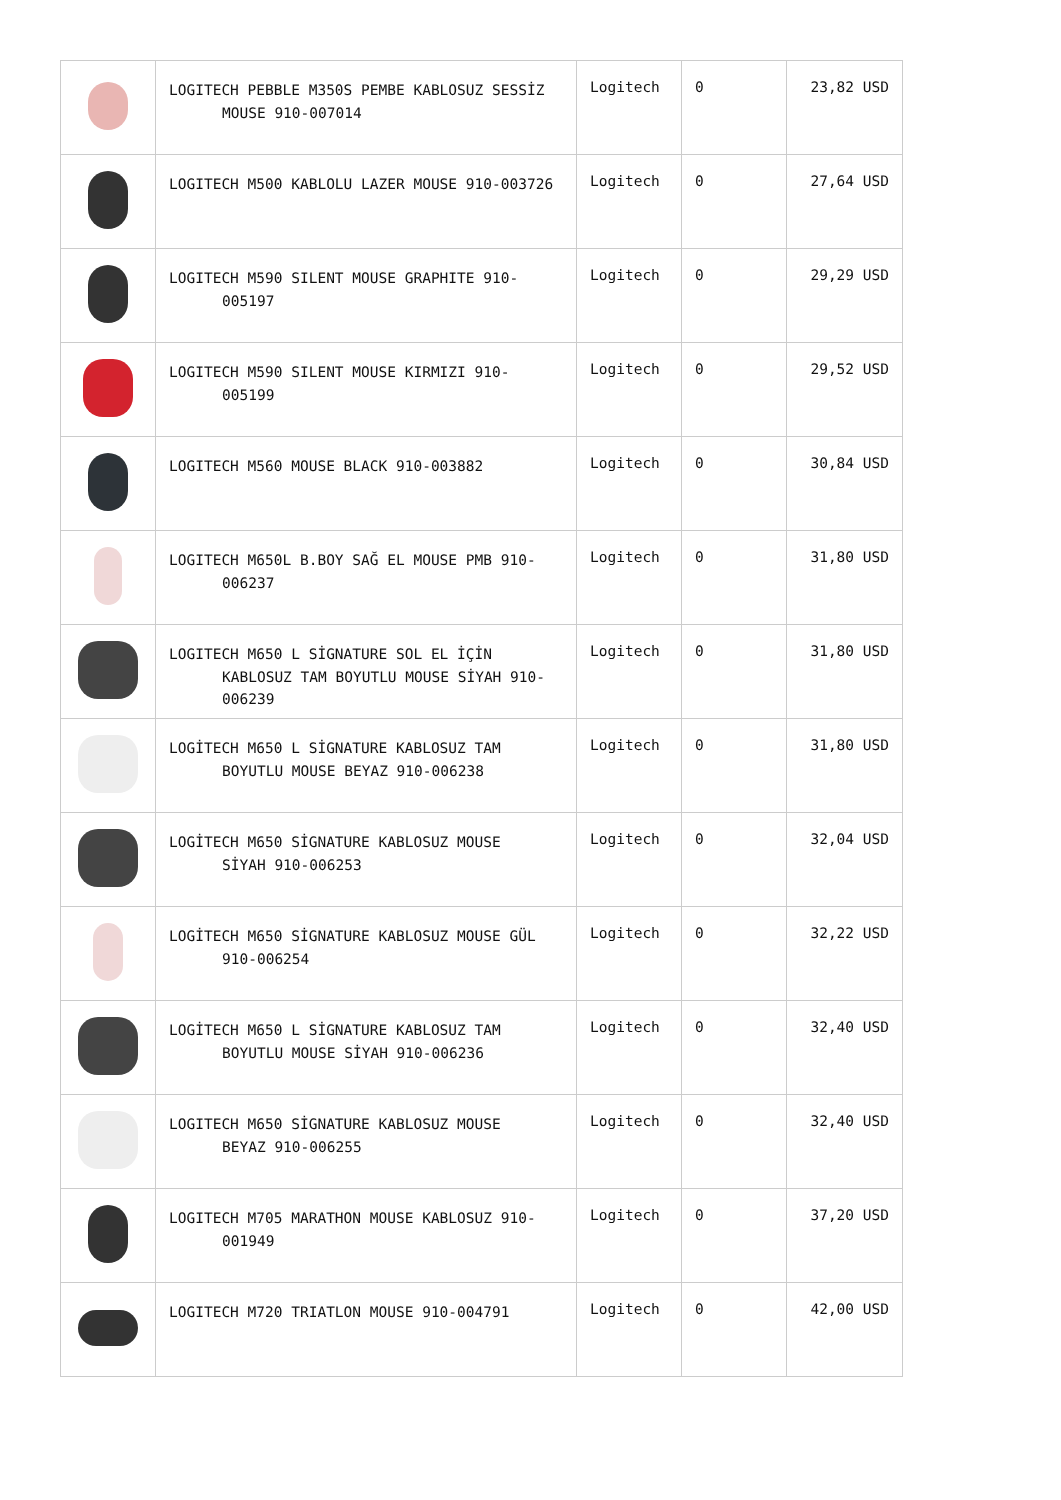| | LOGITECH PEBBLE M350S PEMBE KABLOSUZ SESSİZ MOUSE 910-007014 | Logitech | 0 | 23,82 USD |
| | LOGITECH M500 KABLOLU LAZER MOUSE 910-003726 | Logitech | 0 | 27,64 USD |
| | LOGITECH M590 SILENT MOUSE GRAPHITE 910- 005197 | Logitech | 0 | 29,29 USD |
| | LOGITECH M590 SILENT MOUSE KIRMIZI 910- 005199 | Logitech | 0 | 29,52 USD |
| | LOGITECH M560 MOUSE BLACK 910-003882 | Logitech | 0 | 30,84 USD |
| | LOGITECH M650L B.BOY SAĞ EL MOUSE PMB 910- 006237 | Logitech | 0 | 31,80 USD |
| | LOGITECH M650 L SİGNATURE SOL EL İÇİN KABLOSUZ TAM BOYUTLU MOUSE SİYAH 910- 006239 | Logitech | 0 | 31,80 USD |
| | LOGİTECH M650 L SİGNATURE KABLOSUZ TAM BOYUTLU MOUSE BEYAZ 910-006238 | Logitech | 0 | 31,80 USD |
| | LOGİTECH M650 SİGNATURE KABLOSUZ MOUSE SİYAH 910-006253 | Logitech | 0 | 32,04 USD |
| | LOGİTECH M650 SİGNATURE KABLOSUZ MOUSE GÜL 910-006254 | Logitech | 0 | 32,22 USD |
| | LOGİTECH M650 L SİGNATURE KABLOSUZ TAM BOYUTLU MOUSE SİYAH 910-006236 | Logitech | 0 | 32,40 USD |
| | LOGITECH M650 SİGNATURE KABLOSUZ MOUSE BEYAZ 910-006255 | Logitech | 0 | 32,40 USD |
| | LOGITECH M705 MARATHON MOUSE KABLOSUZ 910- 001949 | Logitech | 0 | 37,20 USD |
| | LOGITECH M720 TRIATLON MOUSE 910-004791 | Logitech | 0 | 42,00 USD |